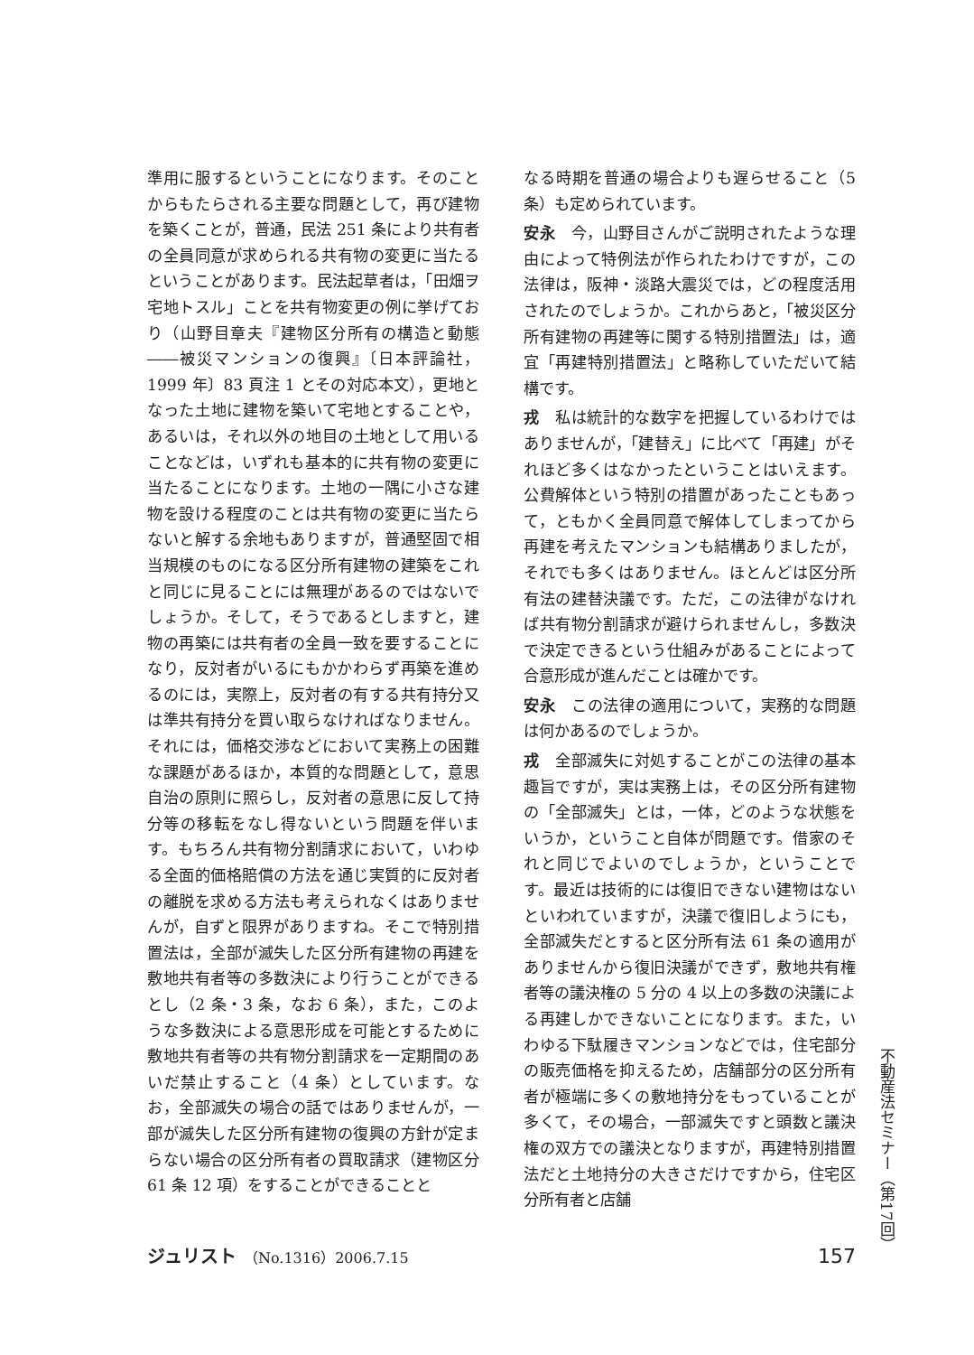準用に服するということになります。そのことからもたらされる主要な問題として，再び建物を築くことが，普通，民法 251 条により共有者の全員同意が求められる共有物の変更に当たるということがあります。民法起草者は，「田畑ヲ宅地トスル」ことを共有物変更の例に挙げており（山野目章夫『建物区分所有の構造と動態――被災マンションの復興』〔日本評論社，1999 年〕83 頁注 1 とその対応本文），更地となった土地に建物を築いて宅地とすることや，あるいは，それ以外の地目の土地として用いることなどは，いずれも基本的に共有物の変更に当たることになります。土地の一隅に小さな建物を設ける程度のことは共有物の変更に当たらないと解する余地もありますが，普通堅固で相当規模のものになる区分所有建物の建築をこれと同じに見ることには無理があるのではないでしょうか。そして，そうであるとしますと，建物の再築には共有者の全員一致を要することになり，反対者がいるにもかかわらず再築を進めるのには，実際上，反対者の有する共有持分又は準共有持分を買い取らなければなりません。それには，価格交渉などにおいて実務上の困難な課題があるほか，本質的な問題として，意思自治の原則に照らし，反対者の意思に反して持分等の移転をなし得ないという問題を伴います。もちろん共有物分割請求において，いわゆる全面的価格賠償の方法を通じ実質的に反対者の離脱を求める方法も考えられなくはありませんが，自ずと限界がありますね。そこで特別措置法は，全部が滅失した区分所有建物の再建を敷地共有者等の多数決により行うことができるとし（2 条・3 条，なお 6 条），また，このような多数決による意思形成を可能とするために敷地共有者等の共有物分割請求を一定期間のあいだ禁止すること（4 条）としています。なお，全部滅失の場合の話ではありませんが，一部が滅失した区分所有建物の復興の方針が定まらない場合の区分所有者の買取請求（建物区分 61 条 12 項）をすることができることと
なる時期を普通の場合よりも遅らせること（5 条）も定められています。
安永　今，山野目さんがご説明されたような理由によって特例法が作られたわけですが，この法律は，阪神・淡路大震災では，どの程度活用されたのでしょうか。これからあと，「被災区分所有建物の再建等に関する特別措置法」は，適宜「再建特別措置法」と略称していただいて結構です。
戎　私は統計的な数字を把握しているわけではありませんが，「建替え」に比べて「再建」がそれほど多くはなかったということはいえます。公費解体という特別の措置があったこともあって，ともかく全員同意で解体してしまってから再建を考えたマンションも結構ありましたが，それでも多くはありません。ほとんどは区分所有法の建替決議です。ただ，この法律がなければ共有物分割請求が避けられませんし，多数決で決定できるという仕組みがあることによって合意形成が進んだことは確かです。
安永　この法律の適用について，実務的な問題は何かあるのでしょうか。
戎　全部滅失に対処することがこの法律の基本趣旨ですが，実は実務上は，その区分所有建物の「全部滅失」とは，一体，どのような状態をいうか，ということ自体が問題です。借家のそれと同じでよいのでしょうか，ということです。最近は技術的には復旧できない建物はないといわれていますが，決議で復旧しようにも，全部滅失だとすると区分所有法 61 条の適用がありませんから復旧決議ができず，敷地共有権者等の議決権の 5 分の 4 以上の多数の決議による再建しかできないことになります。また，いわゆる下駄履きマンションなどでは，住宅部分の販売価格を抑えるため，店舗部分の区分所有者が極端に多くの敷地持分をもっていることが多くて，その場合，一部滅失ですと頭数と議決権の双方での議決となりますが，再建特別措置法だと土地持分の大きさだけですから，住宅区分所有者と店舗
不動産法セミナー（第17回）
ジュリスト　（No.1316）2006.7.15
157